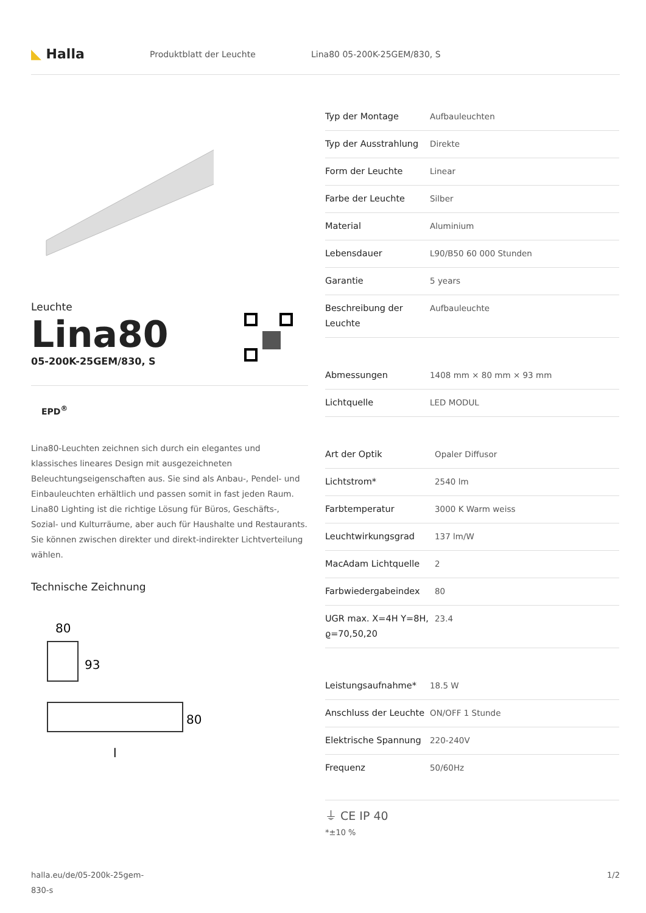◣ Halla
Produktblatt der Leuchte Lina80 05-200K-25GEM/830, S
Leuchte
Lina80
05-200K-25GEM/830, S
EPD<sup>®</sup>
Lina80-Leuchten zeichnen sich durch ein elegantes und klassisches lineares Design mit ausgezeichneten Beleuchtungseigenschaften aus. Sie sind als Anbau-, Pendel- und Einbauleuchten erhältlich und passen somit in fast jeden Raum. Lina80 Lighting ist die richtige Lösung für Büros, Geschäfts-, Sozial- und Kulturräume, aber auch für Haushalte und Restaurants. Sie können zwischen direkter und direkt-indirekter Lichtverteilung wählen.
Technische Zeichnung
80
93
80
l
| Typ der Montage | Aufbauleuchten |
| Typ der Ausstrahlung | Direkte |
| Form der Leuchte | Linear |
| Farbe der Leuchte | Silber |
| Material | Aluminium |
| Lebensdauer | L90/B50 60 000 Stunden |
| Garantie | 5 years |
| Beschreibung der Leuchte | Aufbauleuchte |
| Abmessungen | 1408 mm × 80 mm × 93 mm |
| Lichtquelle | LED MODUL |
| Art der Optik | Opaler Diffusor |
| Lichtstrom* | 2540 lm |
| Farbtemperatur | 3000 K Warm weiss |
| Leuchtwirkungsgrad | 137 lm/W |
| MacAdam Lichtquelle | 2 |
| Farbwiedergabeindex | 80 |
| UGR max. X=4H Y=8H, ϱ=70,50,20 | 23.4 |
| Leistungsaufnahme* | 18.5 W |
| Anschluss der Leuchte | ON/OFF 1 Stunde |
| Elektrische Spannung | 220-240V |
| Frequenz | 50/60Hz |
⏚ CE IP 40
*±10 %
halla.eu/de/05-200k-25gem-
830-s
1/2